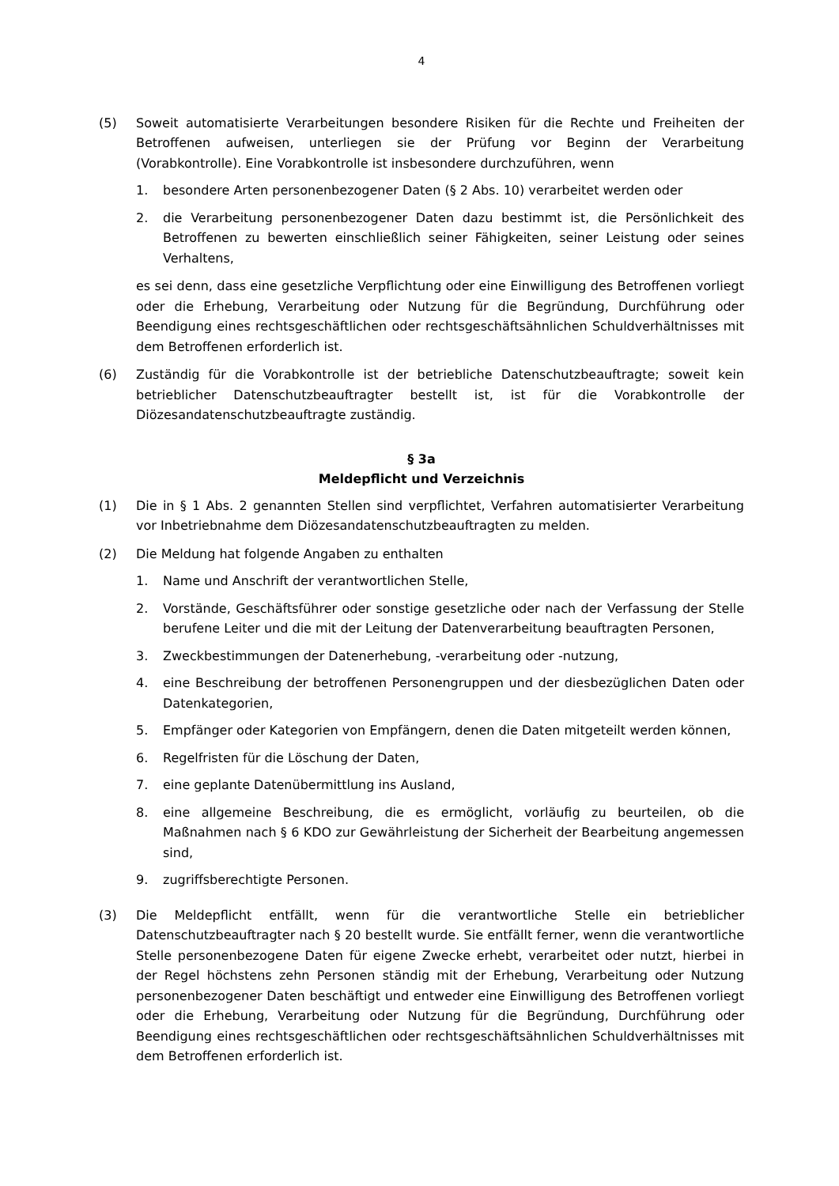4
(5) Soweit automatisierte Verarbeitungen besondere Risiken für die Rechte und Freiheiten der Betroffenen aufweisen, unterliegen sie der Prüfung vor Beginn der Verarbeitung (Vorabkontrolle). Eine Vorabkontrolle ist insbesondere durchzuführen, wenn
1. besondere Arten personenbezogener Daten (§ 2 Abs. 10) verarbeitet werden oder
2. die Verarbeitung personenbezogener Daten dazu bestimmt ist, die Persönlichkeit des Betroffenen zu bewerten einschließlich seiner Fähigkeiten, seiner Leistung oder seines Verhaltens,
es sei denn, dass eine gesetzliche Verpflichtung oder eine Einwilligung des Betroffenen vorliegt oder die Erhebung, Verarbeitung oder Nutzung für die Begründung, Durchführung oder Beendigung eines rechtsgeschäftlichen oder rechtsgeschäftsähnlichen Schuldverhältnisses mit dem Betroffenen erforderlich ist.
(6) Zuständig für die Vorabkontrolle ist der betriebliche Datenschutzbeauftragte; soweit kein betrieblicher Datenschutzbeauftragter bestellt ist, ist für die Vorabkontrolle der Diözesandatenschutzbeauftragte zuständig.
§ 3a
Meldepflicht und Verzeichnis
(1) Die in § 1 Abs. 2 genannten Stellen sind verpflichtet, Verfahren automatisierter Verarbeitung vor Inbetriebnahme dem Diözesandatenschutzbeauftragten zu melden.
(2) Die Meldung hat folgende Angaben zu enthalten
1. Name und Anschrift der verantwortlichen Stelle,
2. Vorstände, Geschäftsführer oder sonstige gesetzliche oder nach der Verfassung der Stelle berufene Leiter und die mit der Leitung der Datenverarbeitung beauftragten Personen,
3. Zweckbestimmungen der Datenerhebung, -verarbeitung oder -nutzung,
4. eine Beschreibung der betroffenen Personengruppen und der diesbezüglichen Daten oder Datenkategorien,
5. Empfänger oder Kategorien von Empfängern, denen die Daten mitgeteilt werden können,
6. Regelfristen für die Löschung der Daten,
7. eine geplante Datenübermittlung ins Ausland,
8. eine allgemeine Beschreibung, die es ermöglicht, vorläufig zu beurteilen, ob die Maßnahmen nach § 6 KDO zur Gewährleistung der Sicherheit der Bearbeitung angemessen sind,
9. zugriffsberechtigte Personen.
(3) Die Meldepflicht entfällt, wenn für die verantwortliche Stelle ein betrieblicher Datenschutzbeauftragter nach § 20 bestellt wurde. Sie entfällt ferner, wenn die verantwortliche Stelle personenbezogene Daten für eigene Zwecke erhebt, verarbeitet oder nutzt, hierbei in der Regel höchstens zehn Personen ständig mit der Erhebung, Verarbeitung oder Nutzung personenbezogener Daten beschäftigt und entweder eine Einwilligung des Betroffenen vorliegt oder die Erhebung, Verarbeitung oder Nutzung für die Begründung, Durchführung oder Beendigung eines rechtsgeschäftlichen oder rechtsgeschäftsähnlichen Schuldverhältnisses mit dem Betroffenen erforderlich ist.